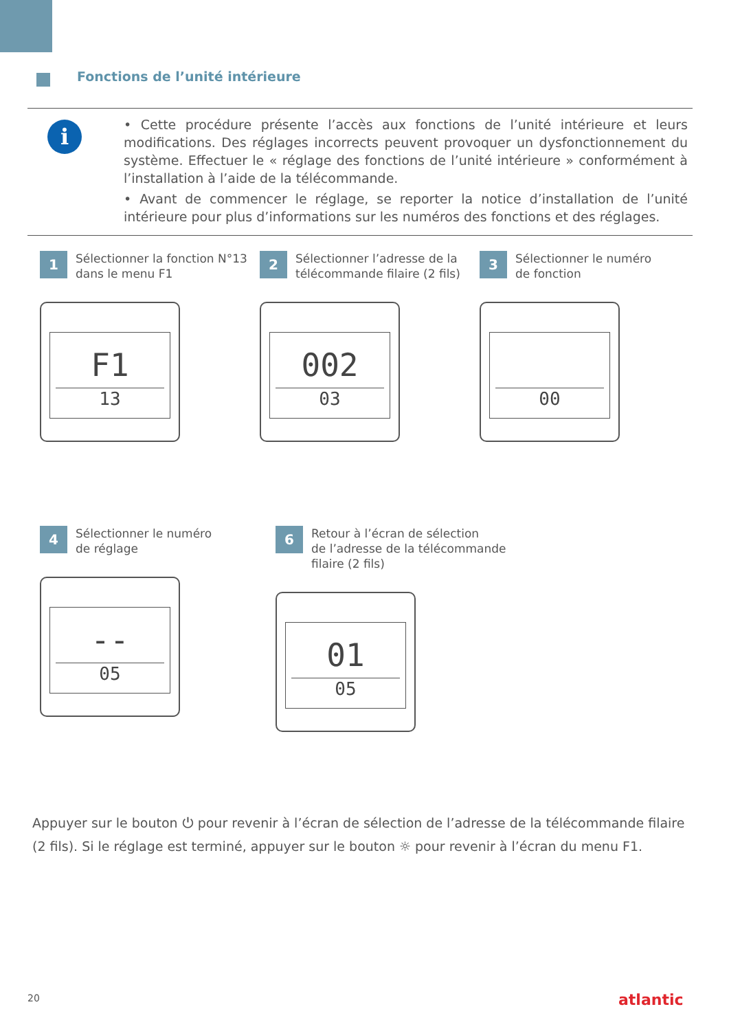Fonctions de l’unité intérieure
i
• Cette procédure présente l’accès aux fonctions de l’unité intérieure et leurs modifications. Des réglages incorrects peuvent provoquer un dysfonctionnement du système. Effectuer le « réglage des fonctions de l’unité intérieure » conformément à l’installation à l’aide de la télécommande.
• Avant de commencer le réglage, se reporter la notice d’installation de l’unité intérieure pour plus d’informations sur les numéros des fonctions et des réglages.
1
Sélectionner la fonction N°13
dans le menu F1
F1
13
2
Sélectionner l’adresse de la
télécommande filaire (2 fils)
002
03
3
Sélectionner le numéro
de fonction
00
4
Sélectionner le numéro
de réglage
--
05
6
Retour à l’écran de sélection
de l’adresse de la télécommande
filaire (2 fils)
01
05
Appuyer sur le bouton ⏻ pour revenir à l’écran de sélection de l’adresse de la télécommande filaire (2 fils). Si le réglage est terminé, appuyer sur le bouton ☼ pour revenir à l’écran du menu F1.
20 atlantic